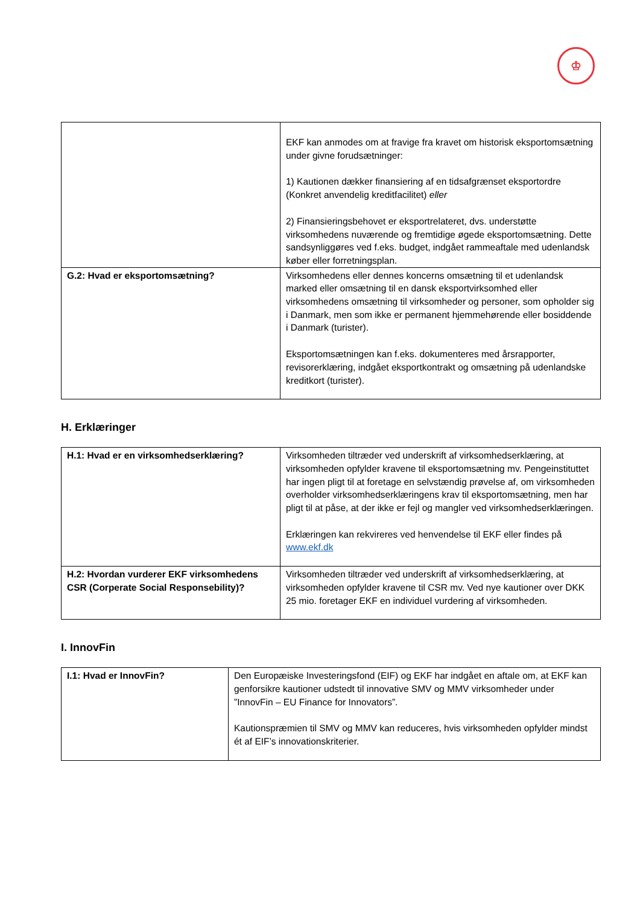♔
| | EKF kan anmodes om at fravige fra kravet om historisk eksportomsætning under givne forudsætninger: 1) Kautionen dækker finansiering af en tidsafgrænset eksportordre (Konkret anvendelig kreditfacilitet) eller 2) Finansieringsbehovet er eksportrelateret, dvs. understøtte virksomhedens nuværende og fremtidige øgede eksportomsætning. Dette sandsynliggøres ved f.eks. budget, indgået rammeaftale med udenlandsk køber eller forretningsplan. |
| G.2: Hvad er eksportomsætning? | Virksomhedens eller dennes koncerns omsætning til et udenlandsk marked eller omsætning til en dansk eksportvirksomhed eller virksomhedens omsætning til virksomheder og personer, som opholder sig i Danmark, men som ikke er permanent hjemmehørende eller bosiddende i Danmark (turister). Eksportomsætningen kan f.eks. dokumenteres med årsrapporter, revisorerklæring, indgået eksportkontrakt og omsætning på udenlandske kreditkort (turister). |
H. Erklæringer
| H.1: Hvad er en virksomhedserklæring? | Virksomheden tiltræder ved underskrift af virksomhedserklæring, at virksomheden opfylder kravene til eksportomsætning mv. Pengeinstituttet har ingen pligt til at foretage en selvstændig prøvelse af, om virksomheden overholder virksomhedserklæringens krav til eksportomsætning, men har pligt til at påse, at der ikke er fejl og mangler ved virksomhedserklæringen. Erklæringen kan rekvireres ved henvendelse til EKF eller findes på www.ekf.dk |
| H.2: Hvordan vurderer EKF virksomhedens CSR (Corperate Social Responsebility)? | Virksomheden tiltræder ved underskrift af virksomhedserklæring, at virksomheden opfylder kravene til CSR mv. Ved nye kautioner over DKK 25 mio. foretager EKF en individuel vurdering af virksomheden. |
I. InnovFin
| I.1: Hvad er InnovFin? | Den Europæiske Investeringsfond (EIF) og EKF har indgået en aftale om, at EKF kan genforsikre kautioner udstedt til innovative SMV og MMV virksomheder under ”InnovFin – EU Finance for Innovators”. Kautionspræmien til SMV og MMV kan reduceres, hvis virksomheden opfylder mindst ét af EIF’s innovationskriterier. |